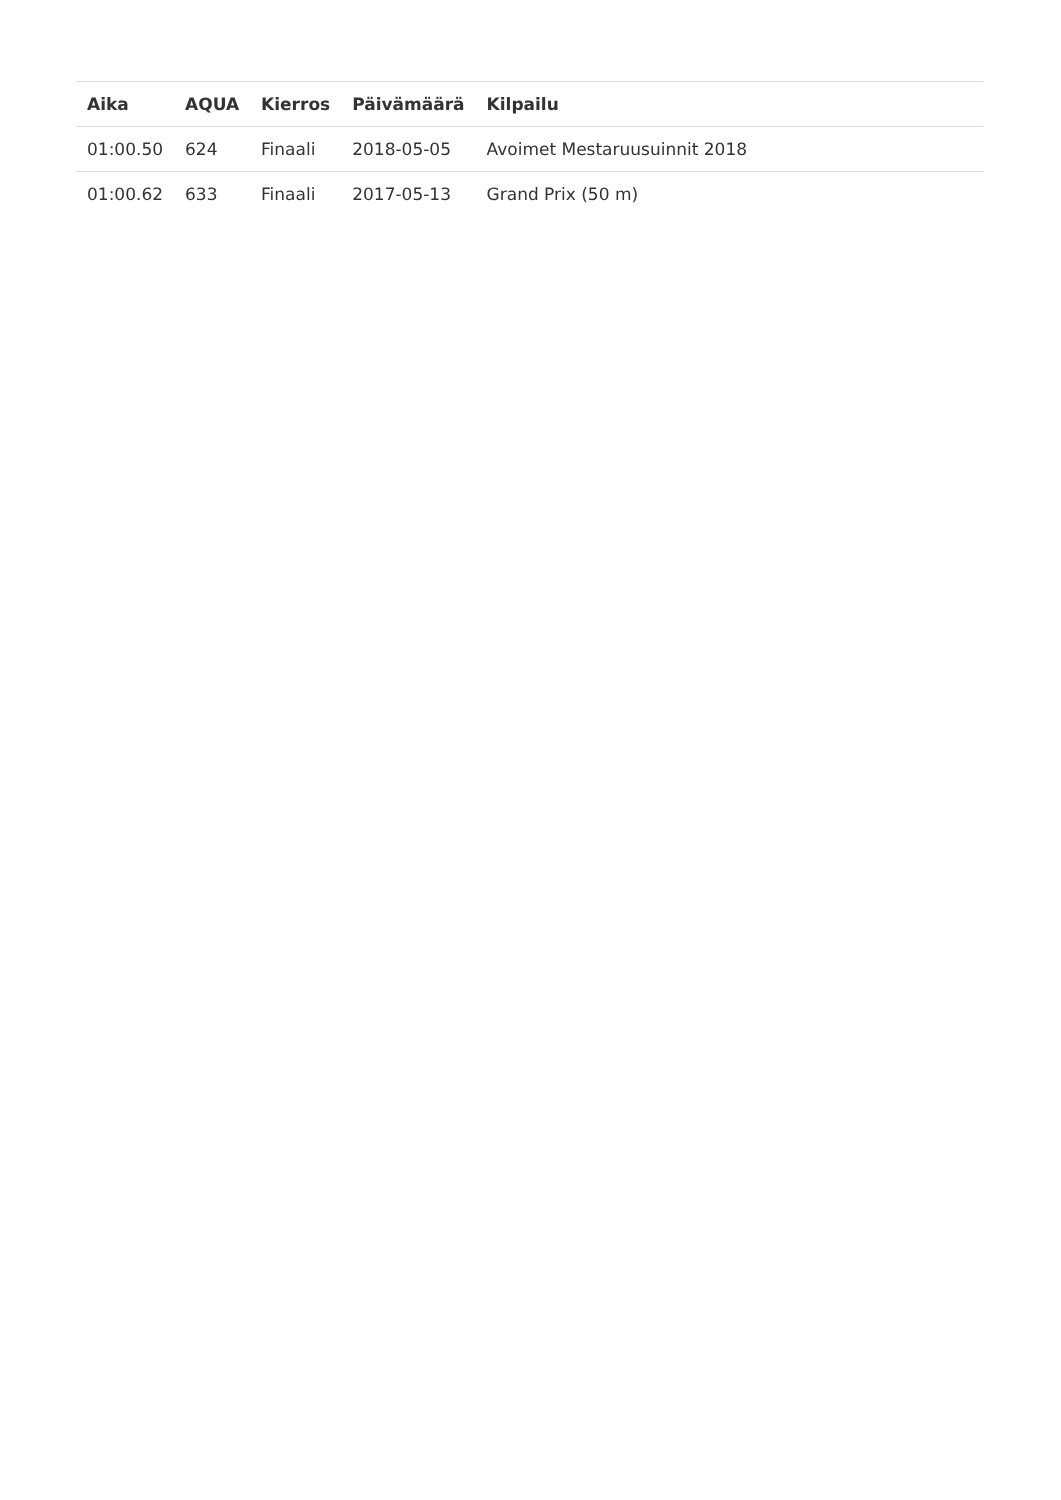| Aika | AQUA | Kierros | Päivämäärä | Kilpailu |
| --- | --- | --- | --- | --- |
| 01:00.50 | 624 | Finaali | 2018-05-05 | Avoimet Mestaruusuinnit 2018 |
| 01:00.62 | 633 | Finaali | 2017-05-13 | Grand Prix (50 m) |